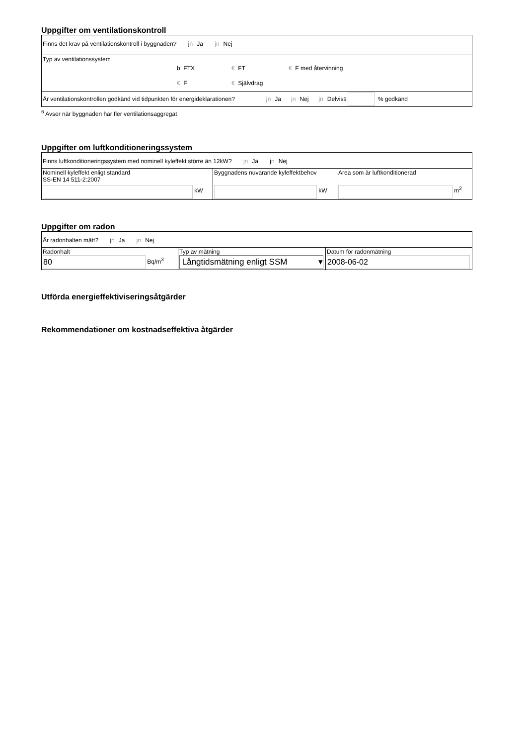Uppgifter om ventilationskontroll
| Finns det krav på ventilationskontroll i byggnaden? j n Ja jn Nej |
| Typ av ventilationssystem b FTX € FT € F med återvinning € F € Självdrag |
| Är ventilationskontrollen godkänd vid tidpunkten för energideklarationen? j n Ja jn Nej jn Delvis <sup>6</sup> % godkänd |
<sup>6</sup> Avser när byggnaden har fler ventilationsaggregat
Uppgifter om luftkonditioneringssystem
| Finns luftkonditioneringssystem med nominell kyleffekt större än 12kW? jn Ja j n Nej |
| Nominell kyleffekt enligt standard SS-EN 14 511-2:2007 kW | Byggnadens nuvarande kyleffektbehov kW | Area som är luftkonditionerad m<sup>2</sup> |
Uppgifter om radon
| Är radonhalten mätt? j n Ja jn Nej | | |
| Radonhalt 80 Bq/m<sup>3</sup> | Typ av mätning Långtidsmätning enligt SSM ▾ | Datum för radonmätning 2008-06-02 |
Utförda energieffektiviseringsåtgärder
Rekommendationer om kostnadseffektiva åtgärder